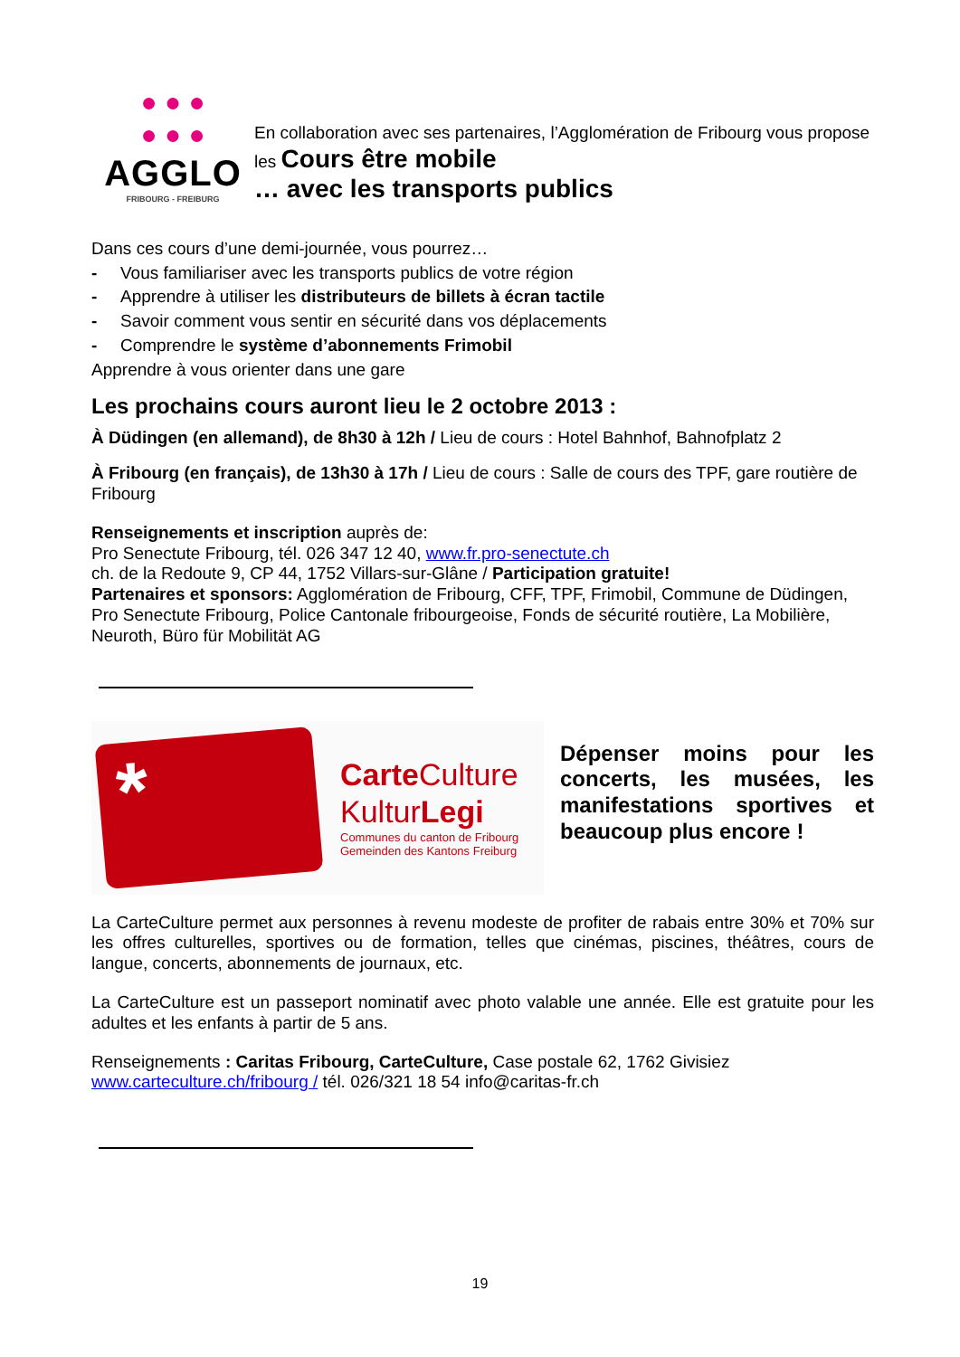● ● ●
● ● ●
AGGLO
FRIBOURG - FREIBURG
En collaboration avec ses partenaires, l’Agglomération de Fribourg vous propose
les Cours être mobile
… avec les transports publics
Dans ces cours d’une demi-journée, vous pourrez…
- Vous familiariser avec les transports publics de votre région
- Apprendre à utiliser les distributeurs de billets à écran tactile
- Savoir comment vous sentir en sécurité dans vos déplacements
- Comprendre le système d’abonnements Frimobil
Apprendre à vous orienter dans une gare
Les prochains cours auront lieu le 2 octobre 2013 :
À Düdingen (en allemand), de 8h30 à 12h / Lieu de cours : Hotel Bahnhof, Bahnofplatz 2
À Fribourg (en français), de 13h30 à 17h / Lieu de cours : Salle de cours des TPF, gare routière de Fribourg
Renseignements et inscription auprès de:
Pro Senectute Fribourg, tél. 026 347 12 40, www.fr.pro-senectute.ch
ch. de la Redoute 9, CP 44, 1752 Villars-sur-Glâne / Participation gratuite!
Partenaires et sponsors: Agglomération de Fribourg, CFF, TPF, Frimobil, Commune de Düdingen, Pro Senectute Fribourg, Police Cantonale fribourgeoise, Fonds de sécurité routière, La Mobilière, Neuroth, Büro für Mobilität AG
*
Carte Culture
KulturLegi
Communes du canton de Fribourg
Gemeinden des Kantons Freiburg
Dépenser moins pour les concerts, les musées, les manifestations sportives et beaucoup plus encore !
La CarteCulture permet aux personnes à revenu modeste de profiter de rabais entre 30% et 70% sur les offres culturelles, sportives ou de formation, telles que cinémas, piscines, théâtres, cours de langue, concerts, abonnements de journaux, etc.
La CarteCulture est un passeport nominatif avec photo valable une année. Elle est gratuite pour les adultes et les enfants à partir de 5 ans.
Renseignements : Caritas Fribourg, CarteCulture, Case postale 62, 1762 Givisiez
www.carteculture.ch/fribourg / tél. 026/321 18 54 info@caritas-fr.ch
19